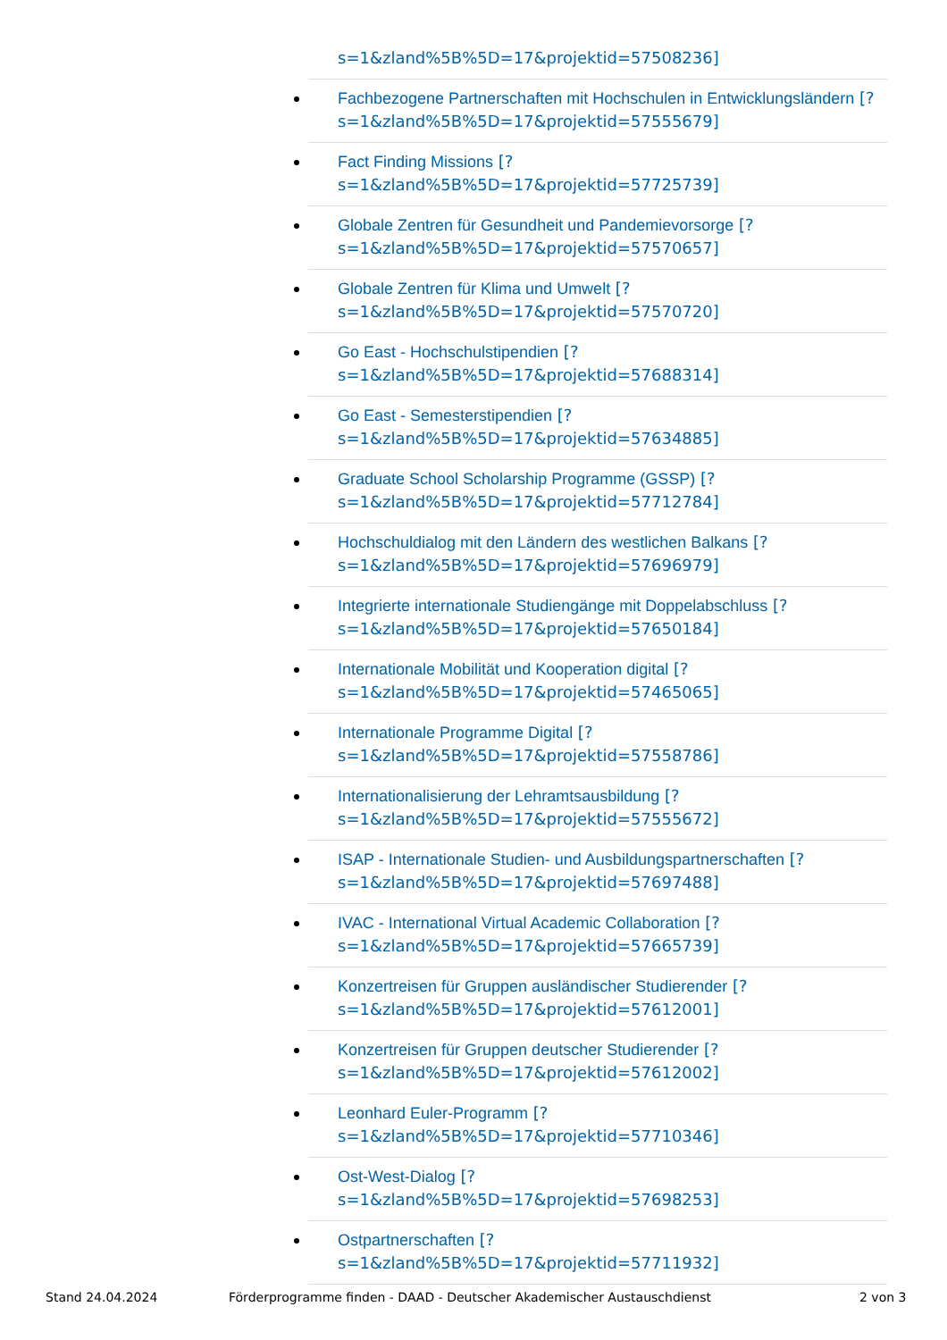s=1&zland%5B%5D=17&projektid=57508236]
Fachbezogene Partnerschaften mit Hochschulen in Entwicklungsländern [?s=1&zland%5B%5D=17&projektid=57555679]
Fact Finding Missions [?
s=1&zland%5B%5D=17&projektid=57725739]
Globale Zentren für Gesundheit und Pandemievorsorge [?
s=1&zland%5B%5D=17&projektid=57570657]
Globale Zentren für Klima und Umwelt [?
s=1&zland%5B%5D=17&projektid=57570720]
Go East - Hochschulstipendien [?
s=1&zland%5B%5D=17&projektid=57688314]
Go East - Semesterstipendien [?
s=1&zland%5B%5D=17&projektid=57634885]
Graduate School Scholarship Programme (GSSP) [?
s=1&zland%5B%5D=17&projektid=57712784]
Hochschuldialog mit den Ländern des westlichen Balkans [?
s=1&zland%5B%5D=17&projektid=57696979]
Integrierte internationale Studiengänge mit Doppelabschluss [?
s=1&zland%5B%5D=17&projektid=57650184]
Internationale Mobilität und Kooperation digital [?
s=1&zland%5B%5D=17&projektid=57465065]
Internationale Programme Digital [?
s=1&zland%5B%5D=17&projektid=57558786]
Internationalisierung der Lehramtsausbildung [?
s=1&zland%5B%5D=17&projektid=57555672]
ISAP - Internationale Studien- und Ausbildungspartnerschaften [?
s=1&zland%5B%5D=17&projektid=57697488]
IVAC - International Virtual Academic Collaboration [?
s=1&zland%5B%5D=17&projektid=57665739]
Konzertreisen für Gruppen ausländischer Studierender [?
s=1&zland%5B%5D=17&projektid=57612001]
Konzertreisen für Gruppen deutscher Studierender [?
s=1&zland%5B%5D=17&projektid=57612002]
Leonhard Euler-Programm [?
s=1&zland%5B%5D=17&projektid=57710346]
Ost-West-Dialog [?
s=1&zland%5B%5D=17&projektid=57698253]
Ostpartnerschaften [?
s=1&zland%5B%5D=17&projektid=57711932]
Stand 24.04.2024 Förderprogramme finden - DAAD - Deutscher Akademischer Austauschdienst 2 von 3